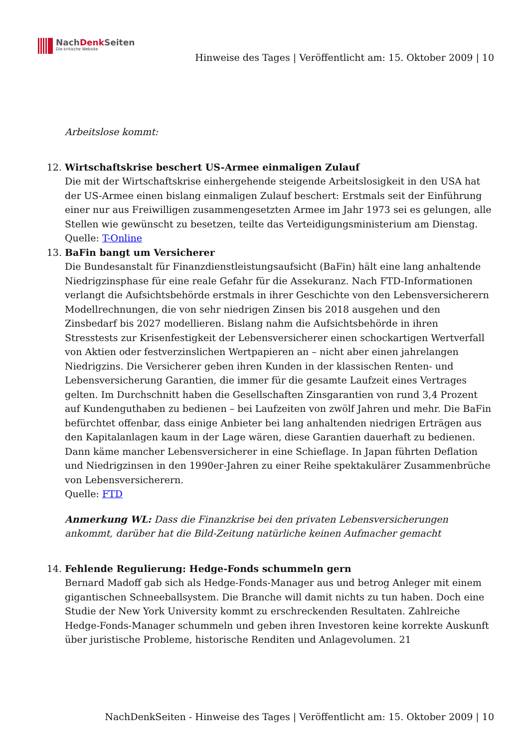NachDenk Seiten
Die kritische Website
Hinweise des Tages | Veröffentlicht am: 15. Oktober 2009 | 10
Arbeitslose kommt:
12. Wirtschaftskrise beschert US-Armee einmaligen Zulauf
Die mit der Wirtschaftskrise einhergehende steigende Arbeitslosigkeit in den USA hat der US-Armee einen bislang einmaligen Zulauf beschert: Erstmals seit der Einführung einer nur aus Freiwilligen zusammengesetzten Armee im Jahr 1973 sei es gelungen, alle Stellen wie gewünscht zu besetzen, teilte das Verteidigungsministerium am Dienstag.
Quelle: T-Online
13. BaFin bangt um Versicherer
Die Bundesanstalt für Finanzdienstleistungsaufsicht (BaFin) hält eine lang anhaltende Niedrigzinsphase für eine reale Gefahr für die Assekuranz. Nach FTD-Informationen verlangt die Aufsichtsbehörde erstmals in ihrer Geschichte von den Lebensversicherern Modellrechnungen, die von sehr niedrigen Zinsen bis 2018 ausgehen und den Zinsbedarf bis 2027 modellieren. Bislang nahm die Aufsichtsbehörde in ihren Stresstests zur Krisenfestigkeit der Lebensversicherer einen schockartigen Wertverfall von Aktien oder festverzinslichen Wertpapieren an – nicht aber einen jahrelangen Niedrigzins. Die Versicherer geben ihren Kunden in der klassischen Renten- und Lebensversicherung Garantien, die immer für die gesamte Laufzeit eines Vertrages gelten. Im Durchschnitt haben die Gesellschaften Zinsgarantien von rund 3,4 Prozent auf Kundenguthaben zu bedienen – bei Laufzeiten von zwölf Jahren und mehr. Die BaFin befürchtet offenbar, dass einige Anbieter bei lang anhaltenden niedrigen Erträgen aus den Kapitalanlagen kaum in der Lage wären, diese Garantien dauerhaft zu bedienen. Dann käme mancher Lebensversicherer in eine Schieflage. In Japan führten Deflation und Niedrigzinsen in den 1990er-Jahren zu einer Reihe spektakulärer Zusammenbrüche von Lebensversicherern.
Quelle: FTD
Anmerkung WL: Dass die Finanzkrise bei den privaten Lebensversicherungen ankommt, darüber hat die Bild-Zeitung natürliche keinen Aufmacher gemacht
14. Fehlende Regulierung: Hedge-Fonds schummeln gern
Bernard Madoff gab sich als Hedge-Fonds-Manager aus und betrog Anleger mit einem gigantischen Schneeballsystem. Die Branche will damit nichts zu tun haben. Doch eine Studie der New York University kommt zu erschreckenden Resultaten. Zahlreiche Hedge-Fonds-Manager schummeln und geben ihren Investoren keine korrekte Auskunft über juristische Probleme, historische Renditen und Anlagevolumen. 21
NachDenkSeiten - Hinweise des Tages | Veröffentlicht am: 15. Oktober 2009 | 10